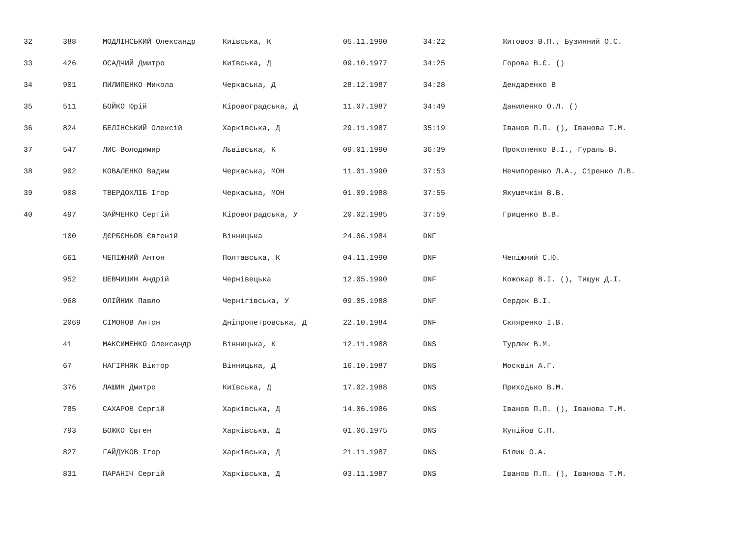| 32 | 388 | МОДЛІНСЬКИЙ Олександр | Київська, К | 05.11.1990 | 34:22 | Житовоз В.П., Бузинний О.С. |
| 33 | 426 | ОСАДЧИЙ Дмитро | Київська, Д | 09.10.1977 | 34:25 | Горова В.Є. () |
| 34 | 901 | ПИЛИПЕНКО Микола | Черкаська, Д | 28.12.1987 | 34:28 | Дендаренко В |
| 35 | 511 | БОЙКО Юрій | Кіровоградська, Д | 11.07.1987 | 34:49 | Даниленко О.Л. () |
| 36 | 824 | БЕЛІНСЬКИЙ Олексій | Харківська, Д | 29.11.1987 | 35:19 | Іванов П.П. (), Іванова Т.М. |
| 37 | 547 | ЛИС Володимир | Львівська, К | 09.01.1990 | 36:39 | Прокопенко В.І., Гураль В. |
| 38 | 902 | КОВАЛЕНКО Вадим | Черкаська, МОН | 11.01.1990 | 37:53 | Нечипоренко Л.А., Сіренко Л.В. |
| 39 | 908 | ТВЕРДОХЛІБ Ігор | Черкаська, МОН | 01.09.1988 | 37:55 | Якушечкін В.В. |
| 40 | 497 | ЗАЙЧЕНКО Сергій | Кіровоградська, У | 20.02.1985 | 37:59 | Гриценко В.В. |
| | 100 | ДЄРБЄНЬОВ Євгеній | Вінницька | 24.06.1984 | DNF | |
| | 661 | ЧЕПІЖНИЙ Антон | Полтавська, К | 04.11.1990 | DNF | Чепіжний С.Ю. |
| | 952 | ШЕВЧИШИН Андрій | Чернівецька | 12.05.1990 | DNF | Кожокар В.І. (), Тищук Д.І. |
| | 968 | ОЛІЙНИК Павло | Чернігівська, У | 09.05.1988 | DNF | Сердюк В.І. |
| | 2069 | СІМОНОВ Антон | Дніпропетровська, Д | 22.10.1984 | DNF | Скляренко І.В. |
| | 41 | МАКСИМЕНКО Олександр | Вінницька, К | 12.11.1988 | DNS | Турлюк В.М. |
| | 67 | НАГІРНЯК Віктор | Вінницька, Д | 16.10.1987 | DNS | Москвін А.Г. |
| | 376 | ЛАШИН Дмитро | Київська, Д | 17.02.1988 | DNS | Приходько В.М. |
| | 785 | САХАРОВ Сергій | Харківська, Д | 14.06.1986 | DNS | Іванов П.П. (), Іванова Т.М. |
| | 793 | БОЖКО Євген | Харківська, Д | 01.06.1975 | DNS | Жупійов С.П. |
| | 827 | ГАЙДУКОВ Ігор | Харківська, Д | 21.11.1987 | DNS | Білик О.А. |
| | 831 | ПАРАНІЧ Сергій | Харківська, Д | 03.11.1987 | DNS | Іванов П.П. (), Іванова Т.М. |